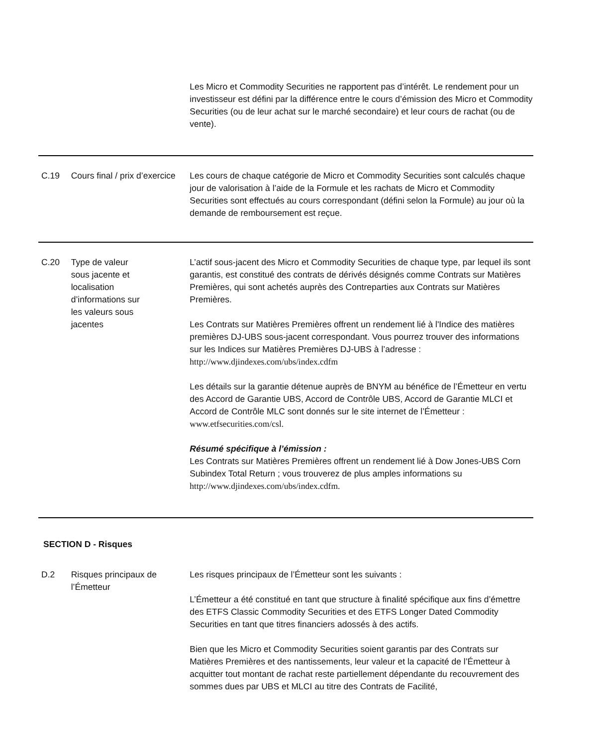| | | Les Micro et Commodity Securities ne rapportent pas d’intérêt. Le rendement pour un investisseur est défini par la différence entre le cours d’émission des Micro et Commodity Securities (ou de leur achat sur le marché secondaire) et leur cours de rachat (ou de vente). |
| C.19 | Cours final / prix d’exercice | Les cours de chaque catégorie de Micro et Commodity Securities sont calculés chaque jour de valorisation à l’aide de la Formule et les rachats de Micro et Commodity Securities sont effectués au cours correspondant (défini selon la Formule) au jour où la demande de remboursement est reçue. |
| C.20 | Type de valeur sous jacente et localisation d’informations sur les valeurs sous jacentes | L’actif sous-jacent des Micro et Commodity Securities de chaque type, par lequel ils sont garantis, est constitué des contrats de dérivés désignés comme Contrats sur Matières Premières, qui sont achetés auprès des Contreparties aux Contrats sur Matières Premières. Les Contrats sur Matières Premières offrent un rendement lié à l'Indice des matières premières DJ-UBS sous-jacent correspondant. Vous pourrez trouver des informations sur les Indices sur Matières Premières DJ-UBS à l’adresse : http://www.djindexes.com/ubs/index.cdfm Les détails sur la garantie détenue auprès de BNYM au bénéfice de l’Émetteur en vertu des Accord de Garantie UBS, Accord de Contrôle UBS, Accord de Garantie MLCI et Accord de Contrôle MLC sont donnés sur le site internet de l’Émetteur : www.etfsecurities.com/csl. Résumé spécifique à l’émission : Les Contrats sur Matières Premières offrent un rendement lié à Dow Jones-UBS Corn Subindex Total Return ; vous trouverez de plus amples informations su http://www.djindexes.com/ubs/index.cdfm. |
| SECTION D - Risques | | |
| D.2 | Risques principaux de l’Émetteur | Les risques principaux de l’Émetteur sont les suivants : L’Émetteur a été constitué en tant que structure à finalité spécifique aux fins d’émettre des ETFS Classic Commodity Securities et des ETFS Longer Dated Commodity Securities en tant que titres financiers adossés à des actifs. Bien que les Micro et Commodity Securities soient garantis par des Contrats sur Matières Premières et des nantissements, leur valeur et la capacité de l’Émetteur à acquitter tout montant de rachat reste partiellement dépendante du recouvrement des sommes dues par UBS et MLCI au titre des Contrats de Facilité, |